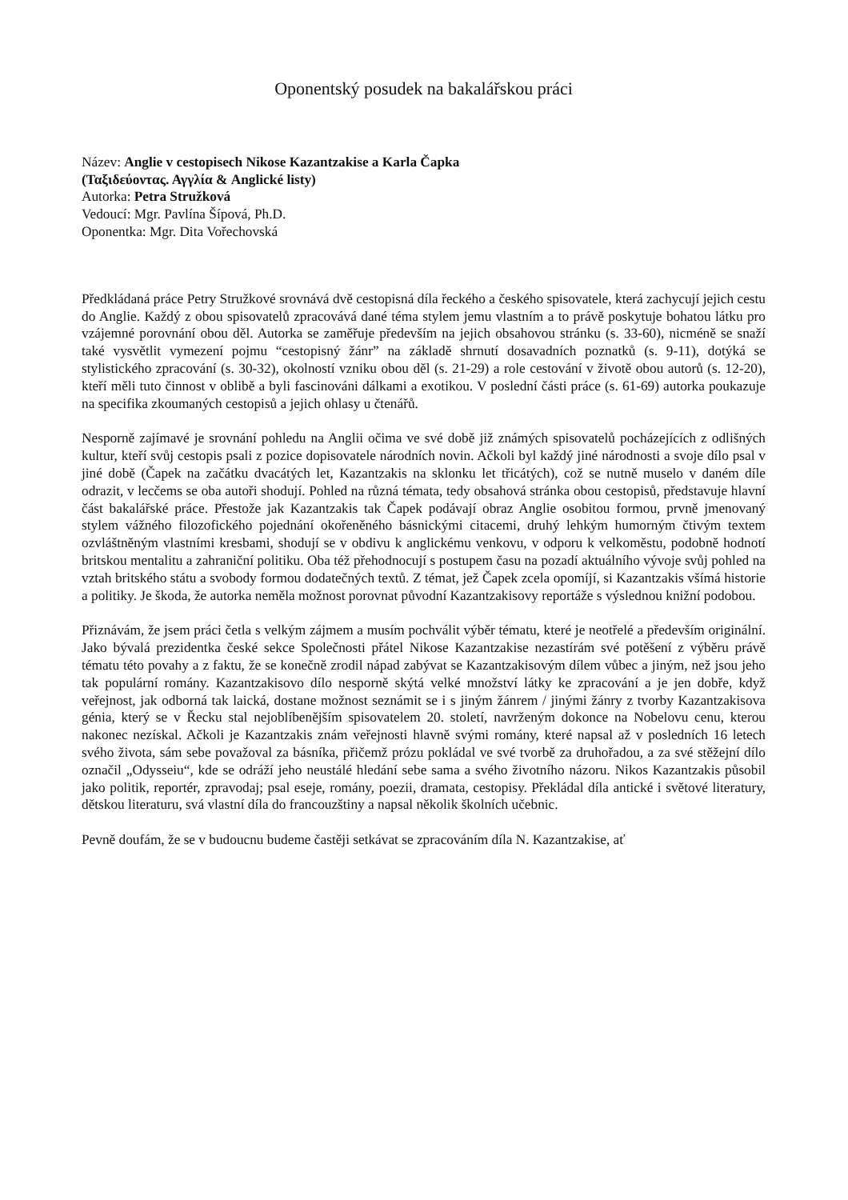Oponentský posudek na bakalářskou práci
Název: Anglie v cestopisech Nikose Kazantzakise a Karla Čapka
(Ταξιδεύοντας. Αγγλία & Anglické listy)
Autorka: Petra Stružková
Vedoucí: Mgr. Pavlína Šípová, Ph.D.
Oponentka: Mgr. Dita Vořechovská
Předkládaná práce Petry Stružkové srovnává dvě cestopisná díla řeckého a českého spisovatele, která zachycují jejich cestu do Anglie. Každý z obou spisovatelů zpracovává dané téma stylem jemu vlastním a to právě poskytuje bohatou látku pro vzájemné porovnání obou děl. Autorka se zaměřuje především na jejich obsahovou stránku (s. 33-60), nicméně se snaží také vysvětlit vymezení pojmu “cestopisný žánr” na základě shrnutí dosavadních poznatků (s. 9-11), dotýká se stylistického zpracování (s. 30-32), okolností vzniku obou děl (s. 21-29) a role cestování v životě obou autorů (s. 12-20), kteří měli tuto činnost v oblibě a byli fascinováni dálkami a exotikou. V poslední části práce (s. 61-69) autorka poukazuje na specifika zkoumaných cestopisů a jejich ohlasy u čtenářů.
Nesporně zajímavé je srovnání pohledu na Anglii očima ve své době již známých spisovatelů pocházejících z odlišných kultur, kteří svůj cestopis psali z pozice dopisovatele národních novin. Ačkoli byl každý jiné národnosti a svoje dílo psal v jiné době (Čapek na začátku dvacátých let, Kazantzakis na sklonku let třicátých), což se nutně muselo v daném díle odrazit, v lecčems se oba autoři shodují. Pohled na různá témata, tedy obsahová stránka obou cestopisů, představuje hlavní část bakalářské práce. Přestože jak Kazantzakis tak Čapek podávají obraz Anglie osobitou formou, prvně jmenovaný stylem vážného filozofického pojednání okořeněného básnickými citacemi, druhý lehkým humorným čtivým textem ozvláštněným vlastními kresbami, shodují se v obdivu k anglickému venkovu, v odporu k velkoměstu, podobně hodnotí britskou mentalitu a zahraniční politiku. Oba též přehodnocují s postupem času na pozadí aktuálního vývoje svůj pohled na vztah britského státu a svobody formou dodatečných textů. Z témat, jež Čapek zcela opomíjí, si Kazantzakis všímá historie a politiky. Je škoda, že autorka neměla možnost porovnat původní Kazantzakisovy reportáže s výslednou knižní podobou.
Přiznávám, že jsem práci četla s velkým zájmem a musím pochválit výběr tématu, které je neotřelé a především originální. Jako bývalá prezidentka české sekce Společnosti přátel Nikose Kazantzakise nezastírám své potěšení z výběru právě tématu této povahy a z faktu, že se konečně zrodil nápad zabývat se Kazantzakisovým dílem vůbec a jiným, než jsou jeho tak populární romány. Kazantzakisovo dílo nesporně skýtá velké množství látky ke zpracování a je jen dobře, když veřejnost, jak odborná tak laická, dostane možnost seznámit se i s jiným žánrem / jinými žánry z tvorby Kazantzakisova génia, který se v Řecku stal nejoblíbenějším spisovatelem 20. století, navrženým dokonce na Nobelovu cenu, kterou nakonec nezískal. Ačkoli je Kazantzakis znám veřejnosti hlavně svými romány, které napsal až v posledních 16 letech svého života, sám sebe považoval za básníka, přičemž prózu pokládal ve své tvorbě za druhořadou, a za své stěžejní dílo označil „Odysseiu“, kde se odráží jeho neustálé hledání sebe sama a svého životního názoru. Nikos Kazantzakis působil jako politik, reportér, zpravodaj; psal eseje, romány, poezii, dramata, cestopisy. Překládal díla antické i světové literatury, dětskou literaturu, svá vlastní díla do francouzštiny a napsal několik školních učebnic.
Pevně doufám, že se v budoucnu budeme častěji setkávat se zpracováním díla N. Kazantzakise, ať